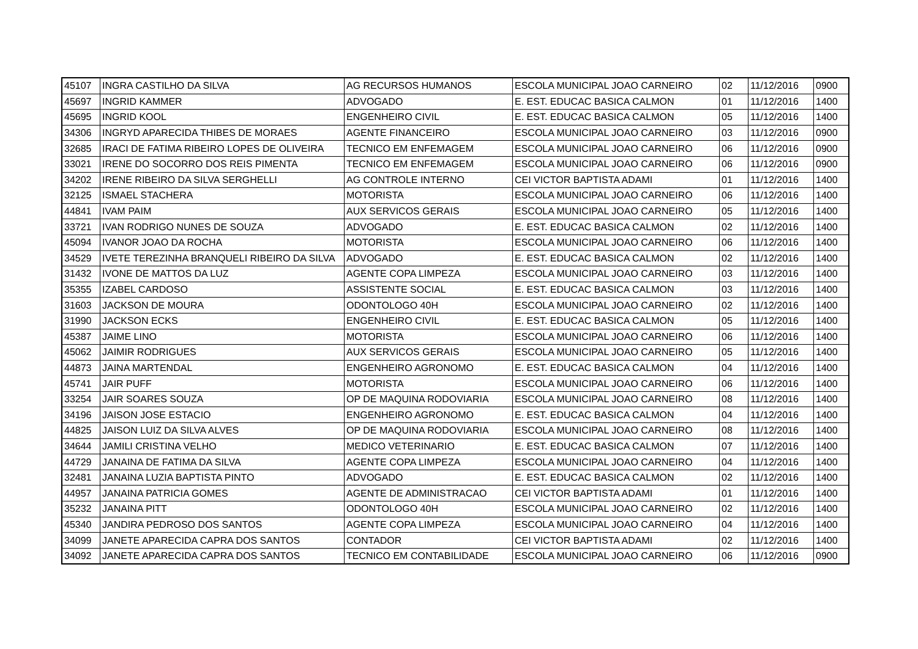| 45107 | INGRA CASTILHO DA SILVA | AG RECURSOS HUMANOS | ESCOLA MUNICIPAL JOAO CARNEIRO | 02 | 11/12/2016 | 0900 |
| 45697 | INGRID KAMMER | ADVOGADO | E. EST. EDUCAC BASICA CALMON | 01 | 11/12/2016 | 1400 |
| 45695 | INGRID KOOL | ENGENHEIRO CIVIL | E. EST. EDUCAC BASICA CALMON | 05 | 11/12/2016 | 1400 |
| 34306 | INGRYD APARECIDA THIBES DE MORAES | AGENTE FINANCEIRO | ESCOLA MUNICIPAL JOAO CARNEIRO | 03 | 11/12/2016 | 0900 |
| 32685 | IRACI DE FATIMA RIBEIRO LOPES DE OLIVEIRA | TECNICO EM ENFEMAGEM | ESCOLA MUNICIPAL JOAO CARNEIRO | 06 | 11/12/2016 | 0900 |
| 33021 | IRENE DO SOCORRO DOS REIS PIMENTA | TECNICO EM ENFEMAGEM | ESCOLA MUNICIPAL JOAO CARNEIRO | 06 | 11/12/2016 | 0900 |
| 34202 | IRENE RIBEIRO DA SILVA SERGHELLI | AG CONTROLE INTERNO | CEI VICTOR BAPTISTA ADAMI | 01 | 11/12/2016 | 1400 |
| 32125 | ISMAEL STACHERA | MOTORISTA | ESCOLA MUNICIPAL JOAO CARNEIRO | 06 | 11/12/2016 | 1400 |
| 44841 | IVAM PAIM | AUX SERVICOS GERAIS | ESCOLA MUNICIPAL JOAO CARNEIRO | 05 | 11/12/2016 | 1400 |
| 33721 | IVAN RODRIGO NUNES DE SOUZA | ADVOGADO | E. EST. EDUCAC BASICA CALMON | 02 | 11/12/2016 | 1400 |
| 45094 | IVANOR JOAO DA ROCHA | MOTORISTA | ESCOLA MUNICIPAL JOAO CARNEIRO | 06 | 11/12/2016 | 1400 |
| 34529 | IVETE TEREZINHA BRANQUELI RIBEIRO DA SILVA | ADVOGADO | E. EST. EDUCAC BASICA CALMON | 02 | 11/12/2016 | 1400 |
| 31432 | IVONE DE MATTOS DA LUZ | AGENTE COPA LIMPEZA | ESCOLA MUNICIPAL JOAO CARNEIRO | 03 | 11/12/2016 | 1400 |
| 35355 | IZABEL CARDOSO | ASSISTENTE SOCIAL | E. EST. EDUCAC BASICA CALMON | 03 | 11/12/2016 | 1400 |
| 31603 | JACKSON DE MOURA | ODONTOLOGO 40H | ESCOLA MUNICIPAL JOAO CARNEIRO | 02 | 11/12/2016 | 1400 |
| 31990 | JACKSON ECKS | ENGENHEIRO CIVIL | E. EST. EDUCAC BASICA CALMON | 05 | 11/12/2016 | 1400 |
| 45387 | JAIME LINO | MOTORISTA | ESCOLA MUNICIPAL JOAO CARNEIRO | 06 | 11/12/2016 | 1400 |
| 45062 | JAIMIR RODRIGUES | AUX SERVICOS GERAIS | ESCOLA MUNICIPAL JOAO CARNEIRO | 05 | 11/12/2016 | 1400 |
| 44873 | JAINA MARTENDAL | ENGENHEIRO AGRONOMO | E. EST. EDUCAC BASICA CALMON | 04 | 11/12/2016 | 1400 |
| 45741 | JAIR PUFF | MOTORISTA | ESCOLA MUNICIPAL JOAO CARNEIRO | 06 | 11/12/2016 | 1400 |
| 33254 | JAIR SOARES SOUZA | OP DE MAQUINA RODOVIARIA | ESCOLA MUNICIPAL JOAO CARNEIRO | 08 | 11/12/2016 | 1400 |
| 34196 | JAISON JOSE ESTACIO | ENGENHEIRO AGRONOMO | E. EST. EDUCAC BASICA CALMON | 04 | 11/12/2016 | 1400 |
| 44825 | JAISON LUIZ DA SILVA ALVES | OP DE MAQUINA RODOVIARIA | ESCOLA MUNICIPAL JOAO CARNEIRO | 08 | 11/12/2016 | 1400 |
| 34644 | JAMILI CRISTINA VELHO | MEDICO VETERINARIO | E. EST. EDUCAC BASICA CALMON | 07 | 11/12/2016 | 1400 |
| 44729 | JANAINA DE FATIMA DA SILVA | AGENTE COPA LIMPEZA | ESCOLA MUNICIPAL JOAO CARNEIRO | 04 | 11/12/2016 | 1400 |
| 32481 | JANAINA LUZIA BAPTISTA PINTO | ADVOGADO | E. EST. EDUCAC BASICA CALMON | 02 | 11/12/2016 | 1400 |
| 44957 | JANAINA PATRICIA GOMES | AGENTE DE ADMINISTRACAO | CEI VICTOR BAPTISTA ADAMI | 01 | 11/12/2016 | 1400 |
| 35232 | JANAINA PITT | ODONTOLOGO 40H | ESCOLA MUNICIPAL JOAO CARNEIRO | 02 | 11/12/2016 | 1400 |
| 45340 | JANDIRA PEDROSO DOS SANTOS | AGENTE COPA LIMPEZA | ESCOLA MUNICIPAL JOAO CARNEIRO | 04 | 11/12/2016 | 1400 |
| 34099 | JANETE APARECIDA CAPRA DOS SANTOS | CONTADOR | CEI VICTOR BAPTISTA ADAMI | 02 | 11/12/2016 | 1400 |
| 34092 | JANETE APARECIDA CAPRA DOS SANTOS | TECNICO EM CONTABILIDADE | ESCOLA MUNICIPAL JOAO CARNEIRO | 06 | 11/12/2016 | 0900 |